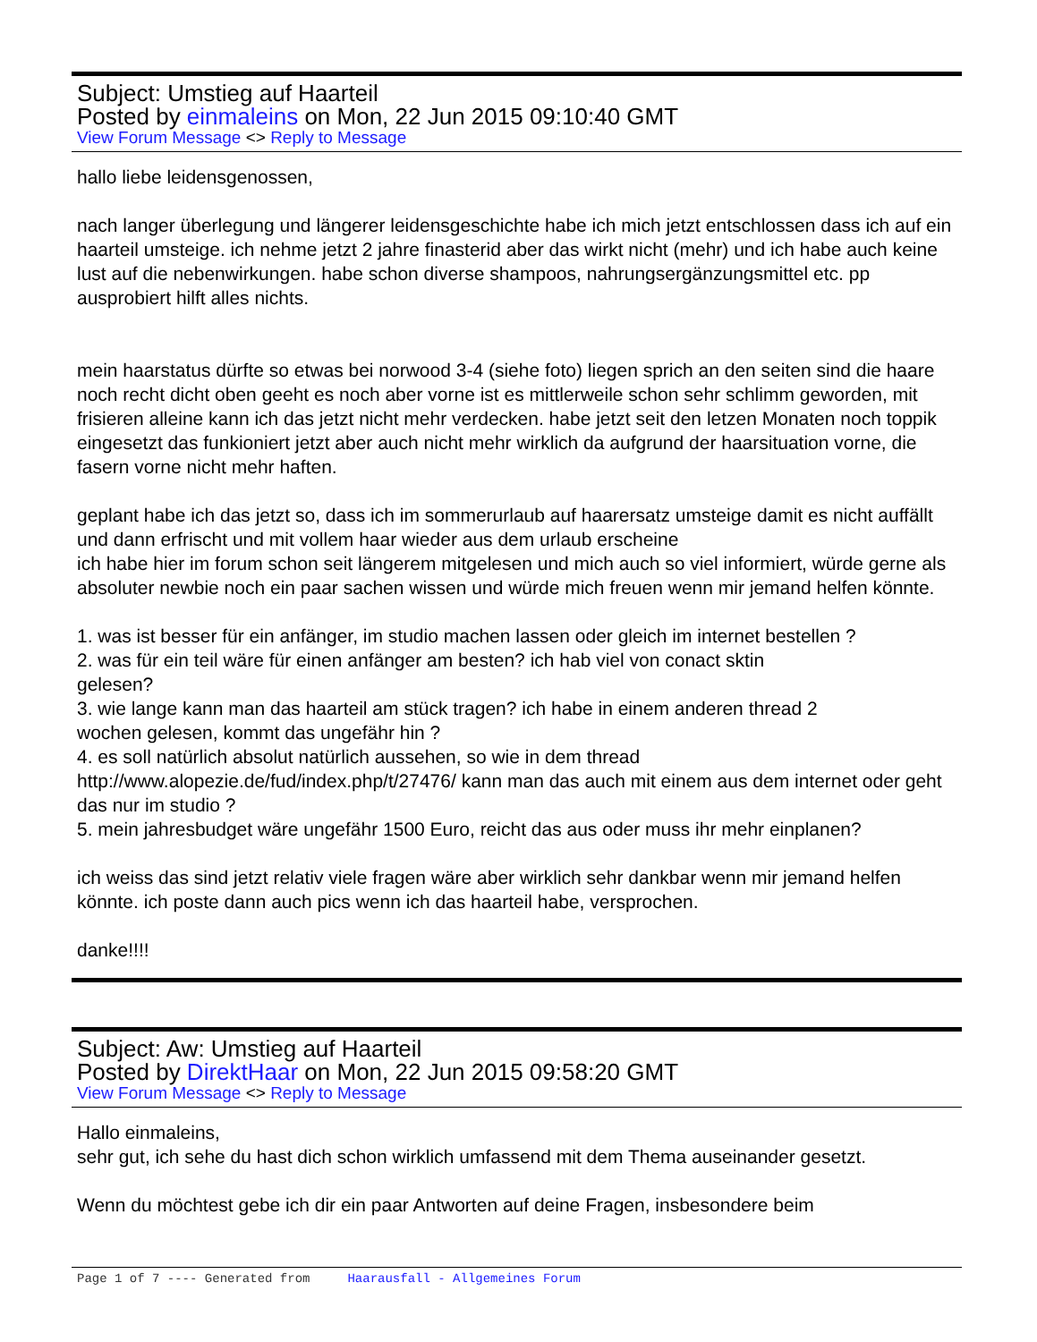Subject: Umstieg auf Haarteil
Posted by einmaleins on Mon, 22 Jun 2015 09:10:40 GMT
View Forum Message <> Reply to Message
hallo liebe leidensgenossen,
nach langer überlegung und längerer leidensgeschichte habe ich mich jetzt entschlossen dass ich auf ein haarteil umsteige. ich nehme jetzt 2 jahre finasterid aber das wirkt nicht (mehr) und ich habe auch keine lust auf die nebenwirkungen. habe schon diverse shampoos, nahrungsergänzungsmittel etc. pp ausprobiert hilft alles nichts.
mein haarstatus dürfte so etwas bei norwood 3-4 (siehe foto) liegen sprich an den seiten sind die haare noch recht dicht oben geeht es noch aber vorne ist es mittlerweile schon sehr schlimm geworden, mit frisieren alleine kann ich das jetzt nicht mehr verdecken. habe jetzt seit den letzen Monaten noch toppik eingesetzt das funkioniert jetzt aber auch nicht mehr wirklich da aufgrund der haarsituation vorne, die fasern vorne nicht mehr haften.
geplant habe ich das jetzt so, dass ich im sommerurlaub auf haarersatz umsteige damit es nicht auffällt und dann erfrischt und mit vollem haar wieder aus dem urlaub erscheine
ich habe hier im forum schon seit längerem mitgelesen und mich auch so viel informiert, würde gerne als absoluter newbie noch ein paar sachen wissen und würde mich freuen wenn mir jemand helfen könnte.
1. was ist besser für ein anfänger, im studio machen lassen oder gleich im internet bestellen ?
2. was für ein teil wäre für einen anfänger am besten? ich hab viel von conact sktin
gelesen?
3. wie lange kann man das haarteil am stück tragen? ich habe in einem anderen thread 2
wochen gelesen, kommt das ungefähr hin ?
4. es soll natürlich absolut natürlich aussehen, so wie in dem thread
http://www.alopezie.de/fud/index.php/t/27476/ kann man das auch mit einem aus dem internet oder geht das nur im studio ?
5. mein jahresbudget wäre ungefähr 1500 Euro, reicht das aus oder muss ihr mehr einplanen?
ich weiss das sind jetzt relativ viele fragen wäre aber wirklich sehr dankbar wenn mir jemand helfen könnte. ich poste dann auch pics wenn ich das haarteil habe, versprochen.
danke!!!!
Subject: Aw: Umstieg auf Haarteil
Posted by DirektHaar on Mon, 22 Jun 2015 09:58:20 GMT
View Forum Message <> Reply to Message
Hallo einmaleins,
sehr gut, ich sehe du hast dich schon wirklich umfassend mit dem Thema auseinander gesetzt.
Wenn du möchtest gebe ich dir ein paar Antworten auf deine Fragen, insbesondere beim
Page 1 of 7 ---- Generated from Haarausfall - Allgemeines Forum